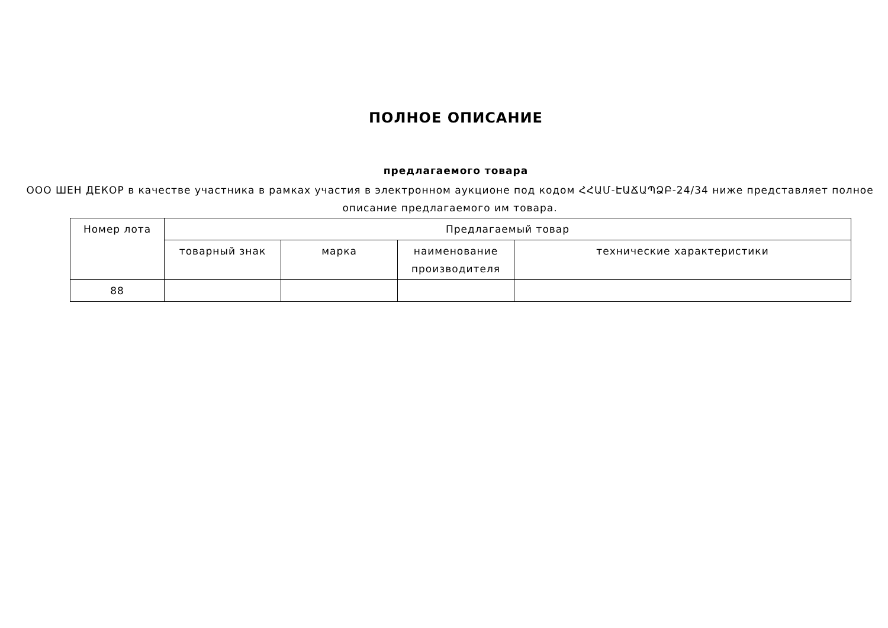ПОЛНОЕ ОПИСАНИЕ
предлагаемого товара
ООО ШЕН ДЕКОР в качестве участника в рамках участия в электронном аукционе под кодом ՀՀԱՄ-ԷԱՃԱՊՁԲ-24/34 ниже представляет полное описание предлагаемого им товара.
| Номер лота | Предлагаемый товар | | | |
| --- | --- | --- | --- | --- |
| | товарный знак | марка | наименование производителя | технические характеристики |
| 88 | | | | |